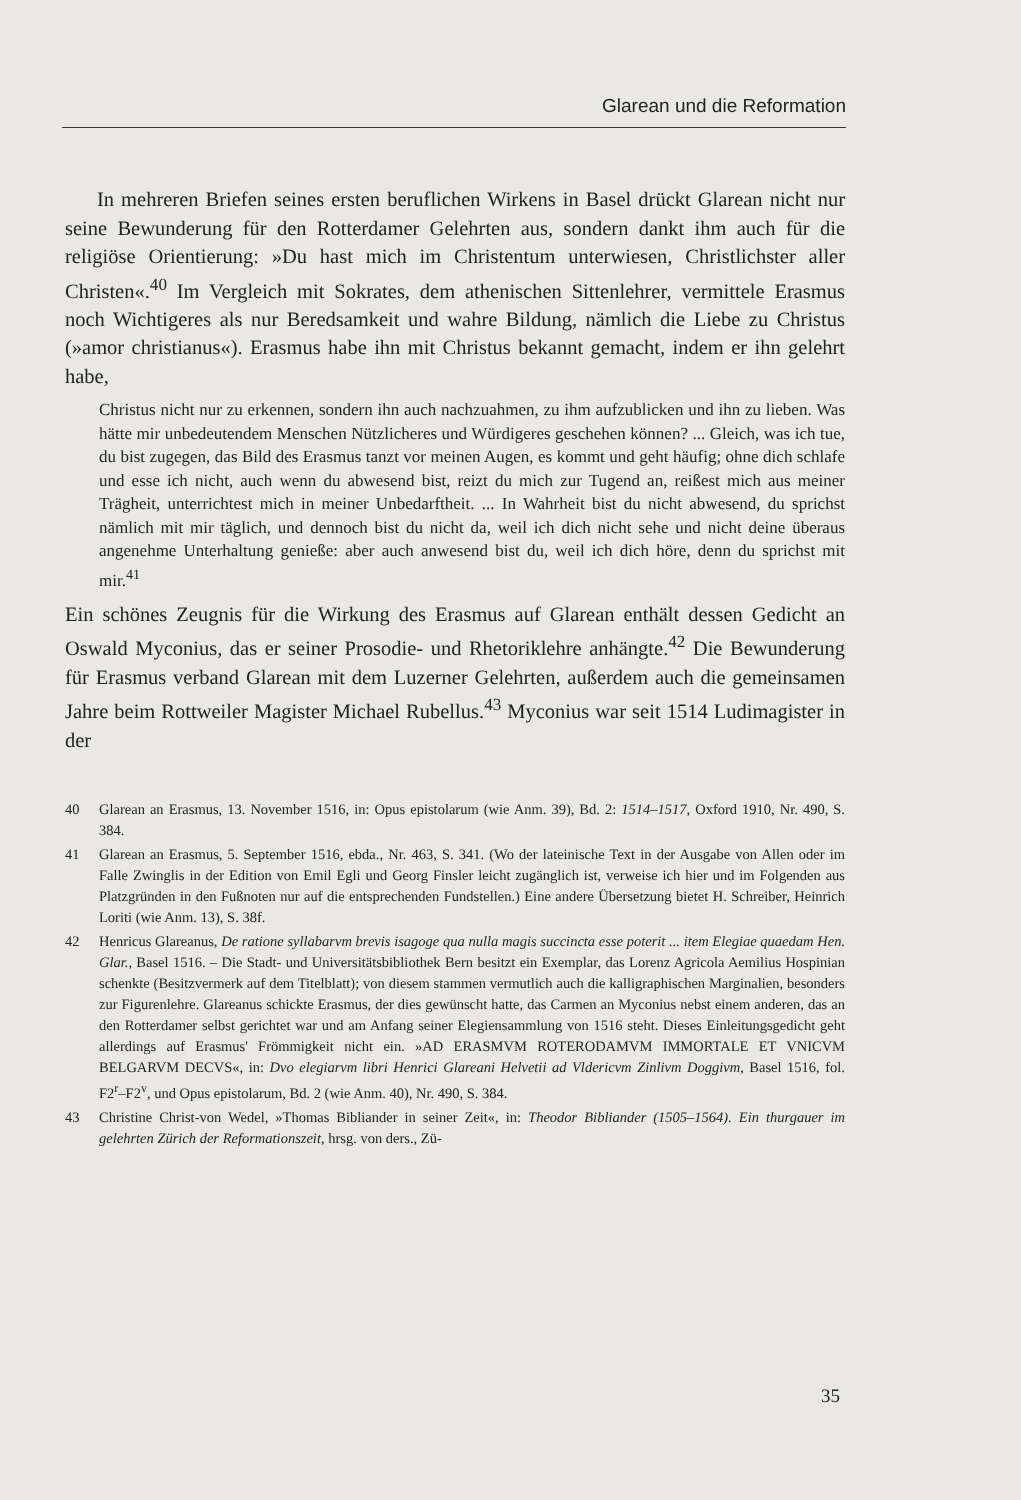Glarean und die Reformation
In mehreren Briefen seines ersten beruflichen Wirkens in Basel drückt Glarean nicht nur seine Bewunderung für den Rotterdamer Gelehrten aus, sondern dankt ihm auch für die religiöse Orientierung: »Du hast mich im Christentum unterwiesen, Christlichster aller Christen«.<sup>40</sup> Im Vergleich mit Sokrates, dem athenischen Sittenlehrer, vermittele Erasmus noch Wichtigeres als nur Beredsamkeit und wahre Bildung, nämlich die Liebe zu Christus (»amor christianus«). Erasmus habe ihn mit Christus bekannt gemacht, indem er ihn gelehrt habe,
Christus nicht nur zu erkennen, sondern ihn auch nachzuahmen, zu ihm aufzublicken und ihn zu lieben. Was hätte mir unbedeutendem Menschen Nützlicheres und Würdigeres geschehen können? ... Gleich, was ich tue, du bist zugegen, das Bild des Erasmus tanzt vor meinen Augen, es kommt und geht häufig; ohne dich schlafe und esse ich nicht, auch wenn du abwesend bist, reizt du mich zur Tugend an, reißest mich aus meiner Trägheit, unterrichtest mich in meiner Unbedarftheit. ... In Wahrheit bist du nicht abwesend, du sprichst nämlich mit mir täglich, und dennoch bist du nicht da, weil ich dich nicht sehe und nicht deine überaus angenehme Unterhaltung genieße: aber auch anwesend bist du, weil ich dich höre, denn du sprichst mit mir.<sup>41</sup>
Ein schönes Zeugnis für die Wirkung des Erasmus auf Glarean enthält dessen Gedicht an Oswald Myconius, das er seiner Prosodie- und Rhetoriklehre anhängte.<sup>42</sup> Die Bewunderung für Erasmus verband Glarean mit dem Luzerner Gelehrten, außerdem auch die gemeinsamen Jahre beim Rottweiler Magister Michael Rubellus.<sup>43</sup> Myconius war seit 1514 Ludimagister in der
40 Glarean an Erasmus, 13. November 1516, in: Opus epistolarum (wie Anm. 39), Bd. 2: 1514–1517, Oxford 1910, Nr. 490, S. 384.
41 Glarean an Erasmus, 5. September 1516, ebda., Nr. 463, S. 341. (Wo der lateinische Text in der Ausgabe von Allen oder im Falle Zwinglis in der Edition von Emil Egli und Georg Finsler leicht zugänglich ist, verweise ich hier und im Folgenden aus Platzgründen in den Fußnoten nur auf die entsprechenden Fundstellen.) Eine andere Übersetzung bietet H. Schreiber, Heinrich Loriti (wie Anm. 13), S. 38f.
42 Henricus Glareanus, De ratione syllabarvm brevis isagoge qua nulla magis succincta esse poterit ... item Elegiae quaedam Hen. Glar., Basel 1516. – Die Stadt- und Universitätsbibliothek Bern besitzt ein Exemplar, das Lorenz Agricola Aemilius Hospinian schenkte (Besitzvermerk auf dem Titelblatt); von diesem stammen vermutlich auch die kalligraphischen Marginalien, besonders zur Figurenlehre. Glareanus schickte Erasmus, der dies gewünscht hatte, das Carmen an Myconius nebst einem anderen, das an den Rotterdamer selbst gerichtet war und am Anfang seiner Elegiensammlung von 1516 steht. Dieses Einleitungsgedicht geht allerdings auf Erasmus' Frömmigkeit nicht ein. »AD ERASMVM ROTERODAMVM IMMORTALE ET VNICVM BELGARVM DECVS«, in: Dvo elegiarvm libri Henrici Glareani Helvetii ad Vldericvm Zinlivm Doggivm, Basel 1516, fol. F2<sup>r</sup>–F2<sup>v</sup>, und Opus epistolarum, Bd. 2 (wie Anm. 40), Nr. 490, S. 384.
43 Christine Christ-von Wedel, »Thomas Bibliander in seiner Zeit«, in: Theodor Bibliander (1505–1564). Ein thurgauer im gelehrten Zürich der Reformationszeit, hrsg. von ders., Zü-
35